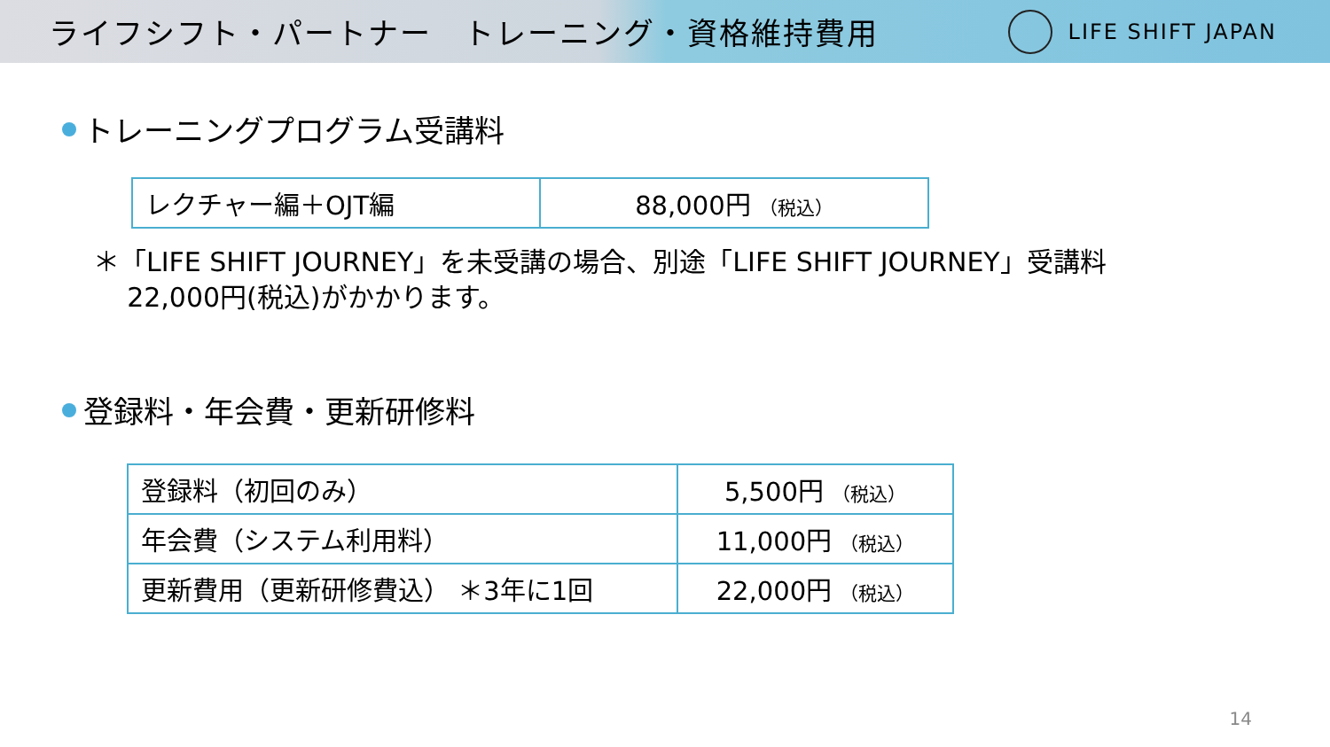ライフシフト・パートナー　トレーニング・資格維持費用
LIFE SHIFT JAPAN
トレーニングプログラム受講料
| レクチャー編＋OJT編 | 88,000円 （税込） |
＊「LIFE SHIFT JOURNEY」を未受講の場合、別途「LIFE SHIFT JOURNEY」受講料
22,000円(税込)がかかります。
登録料・年会費・更新研修料
| 登録料（初回のみ） | 5,500円 （税込） |
| 年会費（システム利用料） | 11,000円 （税込） |
| 更新費用（更新研修費込） ＊3年に1回 | 22,000円 （税込） |
14